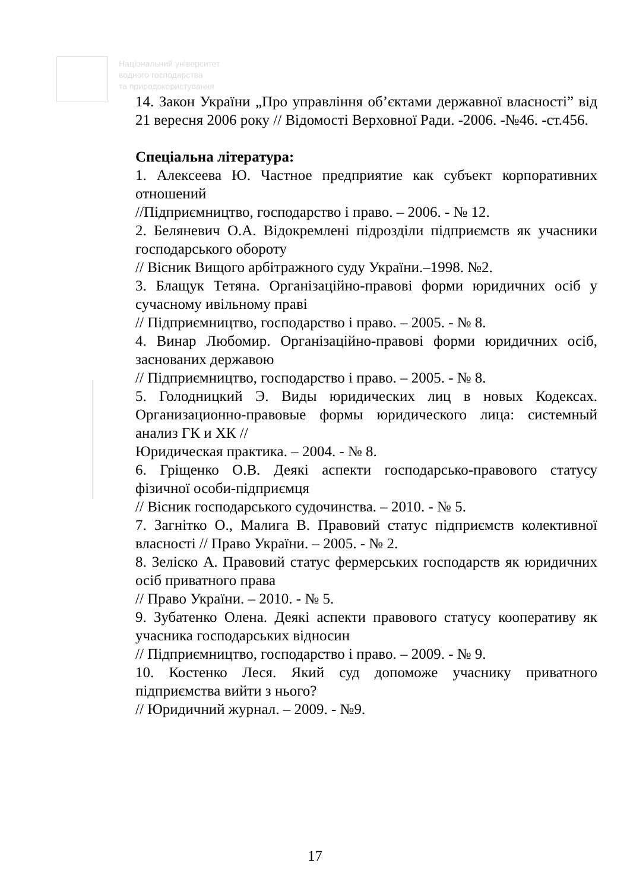Національний університет
водного господарства
та природокористування
14. Закон України „Про управління об’єктами державної власності” від 21 вересня 2006 року // Відомості Верховної Ради. -2006. -№46. -ст.456.
Спеціальна література:
1. Алексеева Ю. Частное предприятие как субъект корпоративних отношений
//Підприємництво, господарство і право. – 2006. - № 12.
2. Беляневич О.А. Відокремлені підрозділи підприємств як учасники господарського обороту
// Вісник Вищого арбітражного суду України.–1998. №2.
3. Блащук Тетяна. Організаційно-правові форми юридичних осіб у сучасному ивільному праві
// Підприємництво, господарство і право. – 2005. - № 8.
4. Винар Любомир. Організаційно-правові форми юридичних осіб, заснованих державою
// Підприємництво, господарство і право. – 2005. - № 8.
5. Голодницкий Э. Виды юридических лиц в новых Кодексах. Организационно-правовые формы юридического лица: системный анализ ГК и ХК //
Юридическая практика. – 2004. - № 8.
6. Гріщенко О.В. Деякі аспекти господарсько-правового статусу фізичної особи-підприємця
// Вісник господарського судочинства. – 2010. - № 5.
7. Загнітко О., Малига В. Правовий статус підприємств колективної власності // Право України. – 2005. - № 2.
8. Зеліско А. Правовий статус фермерських господарств як юридичних осіб приватного права
// Право України. – 2010. - № 5.
9. Зубатенко Олена. Деякі аспекти правового статусу кооперативу як учасника господарських відносин
// Підприємництво, господарство і право. – 2009. - № 9.
10. Костенко Леся. Який суд допоможе учаснику приватного підприємства вийти з нього?
// Юридичний журнал. – 2009. - №9.
17